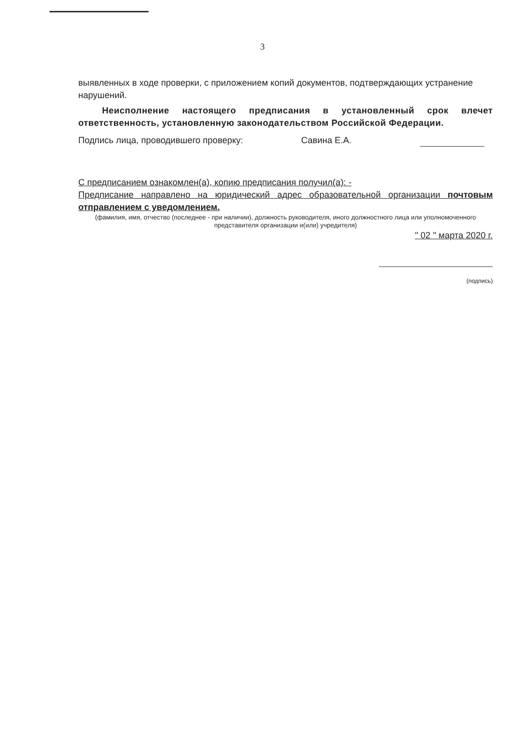3
выявленных в ходе проверки, с приложением копий документов, подтверждающих устранение нарушений.
Неисполнение настоящего предписания в установленный срок влечет ответственность, установленную законодательством Российской Федерации.
Подпись лица, проводившего проверку: Савина Е.А.
С предписанием ознакомлен(а), копию предписания получил(а): -
Предписание направлено на юридический адрес образовательной организации почтовым отправлением с уведомлением.
(фамилия, имя, отчество (последнее - при наличии), должность руководителя, иного должностного лица или уполномоченного представителя организации и(или) учредителя)
" 02 " марта 2020 г.
(подпись)